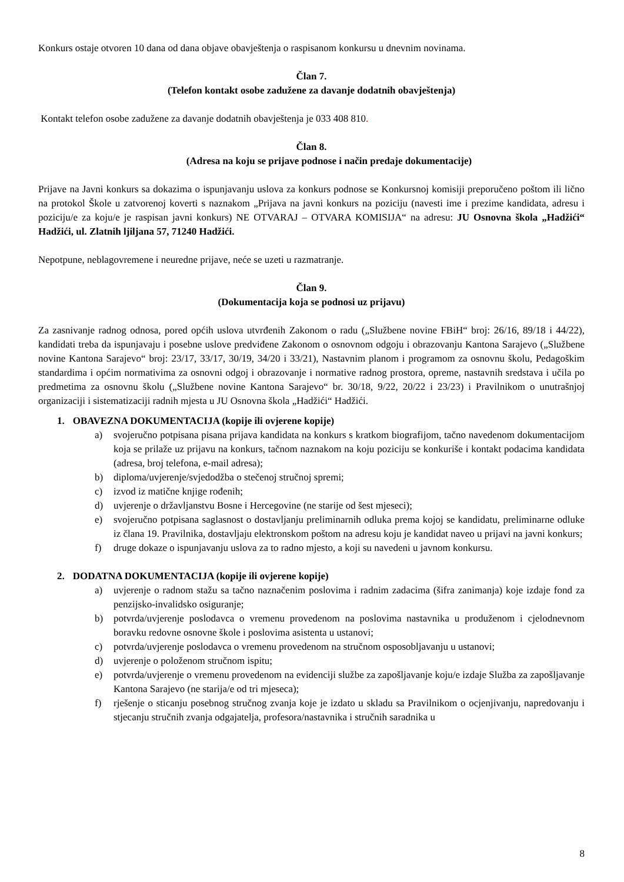Konkurs ostaje otvoren 10 dana od dana objave obavještenja o raspisanom konkursu u dnevnim novinama.
Član 7.
(Telefon kontakt osobe zadužene za davanje dodatnih obavještenja)
Kontakt telefon osobe zadužene za davanje dodatnih obavještenja je 033 408 810.
Član 8.
(Adresa na koju se prijave podnose i način predaje dokumentacije)
Prijave na Javni konkurs sa dokazima o ispunjavanju uslova za konkurs podnose se Konkursnoj komisiji preporučeno poštom ili lično na protokol Škole u zatvorenoj koverti s naznakom „Prijava na javni konkurs na poziciju (navesti ime i prezime kandidata, adresu i poziciju/e za koju/e je raspisan javni konkurs) NE OTVARAJ – OTVARA KOMISIJA“ na adresu: JU Osnovna škola „Hadžići“ Hadžići, ul. Zlatnih ljiljana 57, 71240 Hadžići.
Nepotpune, neblagovremene i neuredne prijave, neće se uzeti u razmatranje.
Član 9.
(Dokumentacija koja se podnosi uz prijavu)
Za zasnivanje radnog odnosa, pored općih uslova utvrđenih Zakonom o radu („Službene novine FBiH“ broj: 26/16, 89/18 i 44/22), kandidati treba da ispunjavaju i posebne uslove predviđene Zakonom o osnovnom odgoju i obrazovanju Kantona Sarajevo („Službene novine Kantona Sarajevo“ broj: 23/17, 33/17, 30/19, 34/20 i 33/21), Nastavnim planom i programom za osnovnu školu, Pedagoškim standardima i općim normativima za osnovni odgoj i obrazovanje i normative radnog prostora, opreme, nastavnih sredstava i učila po predmetima za osnovnu školu („Službene novine Kantona Sarajevo“ br. 30/18, 9/22, 20/22 i 23/23) i Pravilnikom o unutrašnjoj organizaciji i sistematizaciji radnih mjesta u JU Osnovna škola „Hadžići“ Hadžići.
1. OBAVEZNA DOKUMENTACIJA (kopije ili ovjerene kopije)
a) svojeručno potpisana pisana prijava kandidata na konkurs s kratkom biografijom, tačno navedenom dokumentacijom koja se prilaže uz prijavu na konkurs, tačnom naznakom na koju poziciju se konkuriše i kontakt podacima kandidata (adresa, broj telefona, e-mail adresa);
b) diploma/uvjerenje/svjedodžba o stečenoj stručnoj spremi;
c) izvod iz matične knjige rođenih;
d) uvjerenje o državljanstvu Bosne i Hercegovine (ne starije od šest mjeseci);
e) svojeručno potpisana saglasnost o dostavljanju preliminarnih odluka prema kojoj se kandidatu, preliminarne odluke iz člana 19. Pravilnika, dostavljaju elektronskom poštom na adresu koju je kandidat naveo u prijavi na javni konkurs;
f) druge dokaze o ispunjavanju uslova za to radno mjesto, a koji su navedeni u javnom konkursu.
2. DODATNA DOKUMENTACIJA (kopije ili ovjerene kopije)
a) uvjerenje o radnom stažu sa tačno naznačenim poslovima i radnim zadacima (šifra zanimanja) koje izdaje fond za penzijsko-invalidsko osiguranje;
b) potvrda/uvjerenje poslodavca o vremenu provedenom na poslovima nastavnika u produženom i cjelodnevnom boravku redovne osnovne škole i poslovima asistenta u ustanovi;
c) potvrda/uvjerenje poslodavca o vremenu provedenom na stručnom osposobljavanju u ustanovi;
d) uvjerenje o položenom stručnom ispitu;
e) potvrda/uvjerenje o vremenu provedenom na evidenciji službe za zapošljavanje koju/e izdaje Služba za zapošljavanje Kantona Sarajevo (ne starija/e od tri mjeseca);
f) rješenje o sticanju posebnog stručnog zvanja koje je izdato u skladu sa Pravilnikom o ocjenjivanju, napredovanju i stjecanju stručnih zvanja odgajatelja, profesora/nastavnika i stručnih saradnika u
8